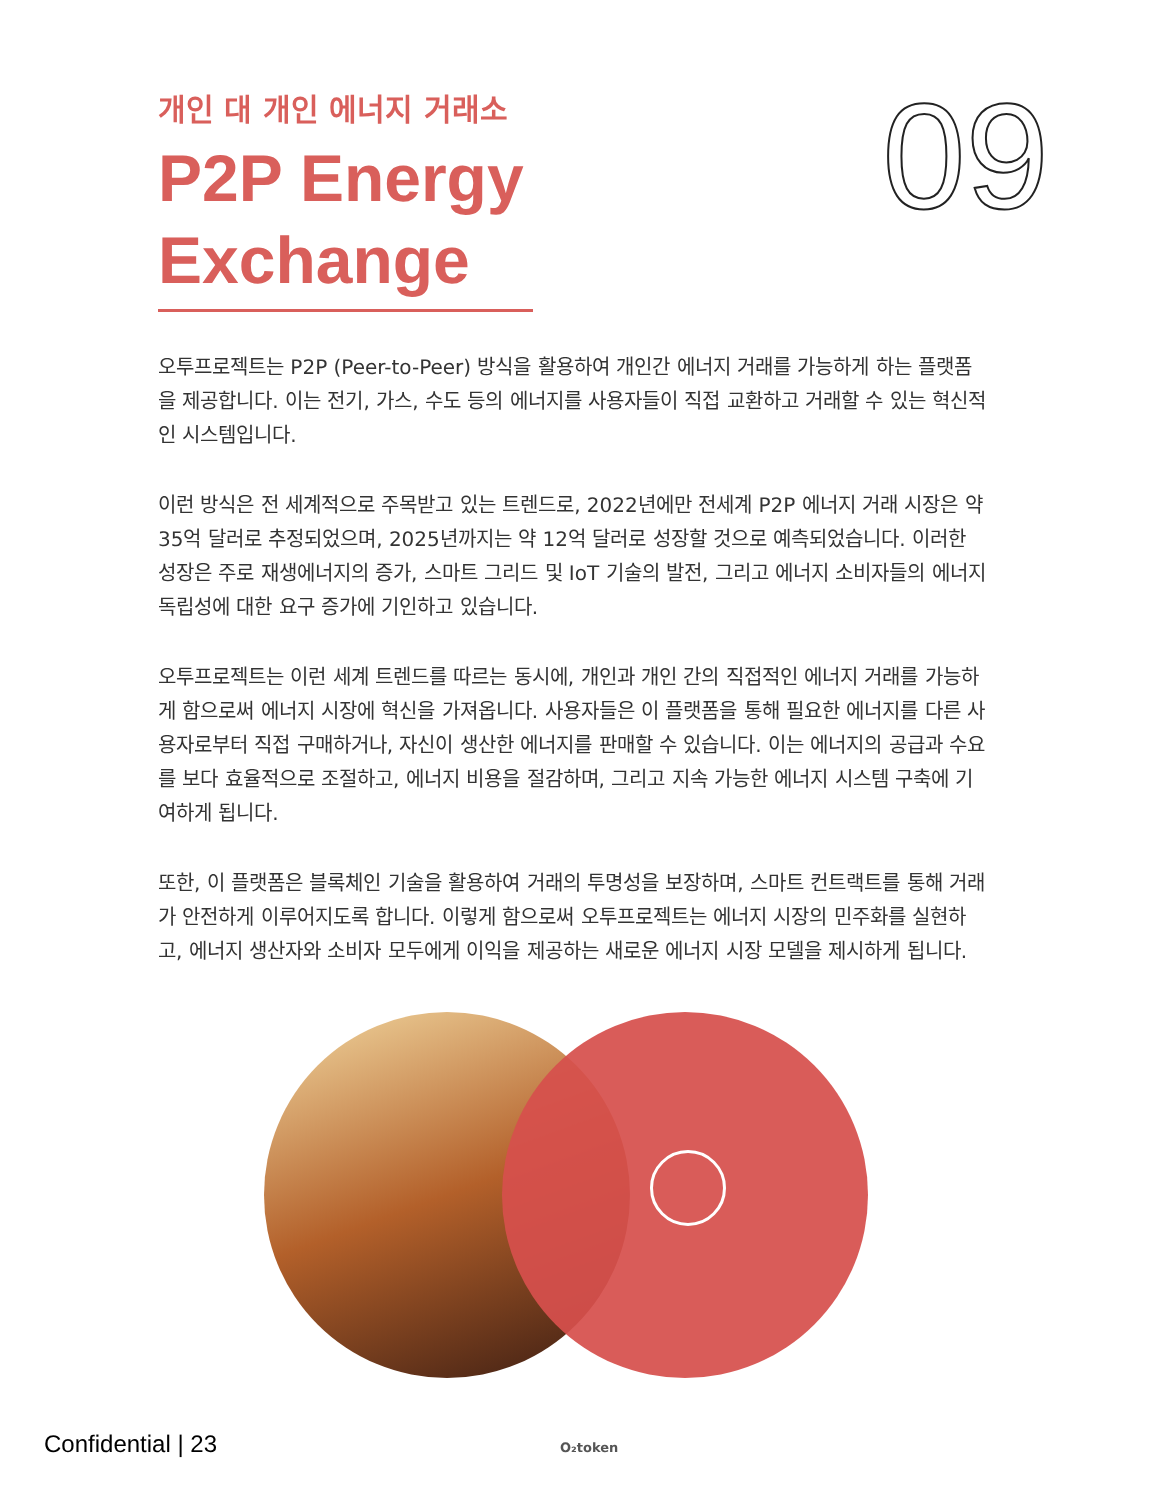09
개인 대 개인 에너지 거래소
P2P Energy Exchange
오투프로젝트는 P2P (Peer-to-Peer) 방식을 활용하여 개인간 에너지 거래를 가능하게 하는 플랫폼을 제공합니다. 이는 전기, 가스, 수도 등의 에너지를 사용자들이 직접 교환하고 거래할 수 있는 혁신적인 시스템입니다.
이런 방식은 전 세계적으로 주목받고 있는 트렌드로, 2022년에만 전세계 P2P 에너지 거래 시장은 약 35억 달러로 추정되었으며, 2025년까지는 약 12억 달러로 성장할 것으로 예측되었습니다. 이러한 성장은 주로 재생에너지의 증가, 스마트 그리드 및 IoT 기술의 발전, 그리고 에너지 소비자들의 에너지 독립성에 대한 요구 증가에 기인하고 있습니다.
오투프로젝트는 이런 세계 트렌드를 따르는 동시에, 개인과 개인 간의 직접적인 에너지 거래를 가능하게 함으로써 에너지 시장에 혁신을 가져옵니다. 사용자들은 이 플랫폼을 통해 필요한 에너지를 다른 사용자로부터 직접 구매하거나, 자신이 생산한 에너지를 판매할 수 있습니다. 이는 에너지의 공급과 수요를 보다 효율적으로 조절하고, 에너지 비용을 절감하며, 그리고 지속 가능한 에너지 시스템 구축에 기여하게 됩니다.
또한, 이 플랫폼은 블록체인 기술을 활용하여 거래의 투명성을 보장하며, 스마트 컨트랙트를 통해 거래가 안전하게 이루어지도록 합니다. 이렇게 함으로써 오투프로젝트는 에너지 시장의 민주화를 실현하고, 에너지 생산자와 소비자 모두에게 이익을 제공하는 새로운 에너지 시장 모델을 제시하게 됩니다.
Confidential | 23 O₂token